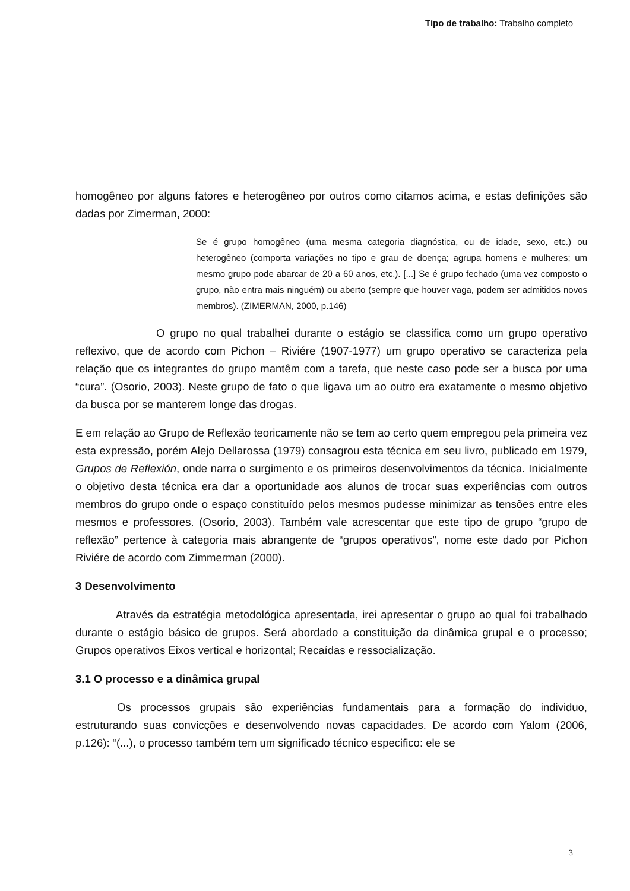Tipo de trabalho: Trabalho completo
homogêneo por alguns fatores e heterogêneo por outros como citamos acima, e estas definições são dadas por Zimerman, 2000:
Se é grupo homogêneo (uma mesma categoria diagnóstica, ou de idade, sexo, etc.) ou heterogêneo (comporta variações no tipo e grau de doença; agrupa homens e mulheres; um mesmo grupo pode abarcar de 20 a 60 anos, etc.). [...] Se é grupo fechado (uma vez composto o grupo, não entra mais ninguém) ou aberto (sempre que houver vaga, podem ser admitidos novos membros). (ZIMERMAN, 2000, p.146)
O grupo no qual trabalhei durante o estágio se classifica como um grupo operativo reflexivo, que de acordo com Pichon – Riviére (1907-1977) um grupo operativo se caracteriza pela relação que os integrantes do grupo mantêm com a tarefa, que neste caso pode ser a busca por uma “cura”. (Osorio, 2003). Neste grupo de fato o que ligava um ao outro era exatamente o mesmo objetivo da busca por se manterem longe das drogas.
E em relação ao Grupo de Reflexão teoricamente não se tem ao certo quem empregou pela primeira vez esta expressão, porém Alejo Dellarossa (1979) consagrou esta técnica em seu livro, publicado em 1979, Grupos de Reflexión, onde narra o surgimento e os primeiros desenvolvimentos da técnica. Inicialmente o objetivo desta técnica era dar a oportunidade aos alunos de trocar suas experiências com outros membros do grupo onde o espaço constituído pelos mesmos pudesse minimizar as tensões entre eles mesmos e professores. (Osorio, 2003). Também vale acrescentar que este tipo de grupo “grupo de reflexão” pertence à categoria mais abrangente de “grupos operativos”, nome este dado por Pichon Riviére de acordo com Zimmerman (2000).
3 Desenvolvimento
Através da estratégia metodológica apresentada, irei apresentar o grupo ao qual foi trabalhado durante o estágio básico de grupos. Será abordado a constituição da dinâmica grupal e o processo; Grupos operativos Eixos vertical e horizontal; Recaídas e ressocialização.
3.1 O processo e a dinâmica grupal
Os processos grupais são experiências fundamentais para a formação do individuo, estruturando suas convicções e desenvolvendo novas capacidades. De acordo com Yalom (2006, p.126): “(...), o processo também tem um significado técnico especifico: ele se
3